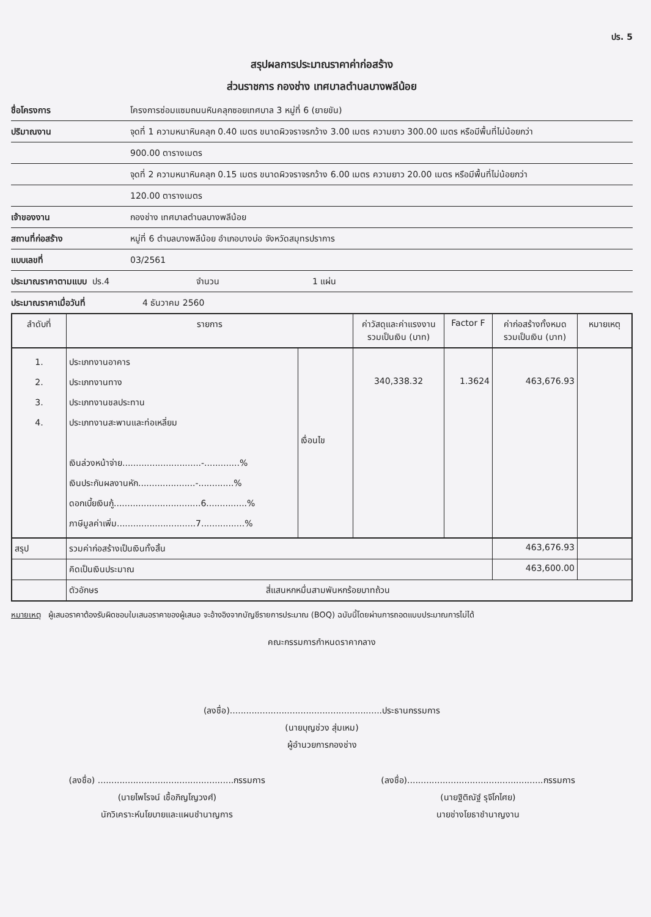ปร. 5
สรุปผลการประมาณราคาค่าก่อสร้าง
ส่วนราชการ กองช่าง เทศบาลตำบลบางพลีน้อย
ชื่อโครงการ โครงการซ่อมแซมถนนหินคลุกซอยเทศบาล 3 หมู่ที่ 6 (ยายขัน)
ปริมาณงาน จุดที่ 1 ความหนาหินคลุก 0.40 เมตร ขนาดผิวจราจรกว้าง 3.00 เมตร ความยาว 300.00 เมตร หรือมีพื้นที่ไม่น้อยกว่า
900.00 ตารางเมตร
จุดที่ 2 ความหนาหินคลุก 0.15 เมตร ขนาดผิวจราจรกว้าง 6.00 เมตร ความยาว 20.00 เมตร หรือมีพื้นที่ไม่น้อยกว่า
120.00 ตารางเมตร
เจ้าของงาน กองช่าง เทศบาลตำบลบางพลีน้อย
สถานที่ก่อสร้าง หมู่ที่ 6 ตำบลบางพลีน้อย อำเภอบางบ่อ จังหวัดสมุทรปราการ
แบบเลขที่ 03/2561
ประมาณราคาตามแบบ ปร.4 จำนวน 1 แผ่น
ประมาณราคาเมื่อวันที่ 4 ธันวาคม 2560
| ลำดับที่ | รายการ | | ค่าวัสดุและค่าแรงงาน รวมเป็นเงิน (บาท) | Factor F | ค่าก่อสร้างทั้งหมด รวมเป็นเงิน (บาท) | หมายเหตุ |
| --- | --- | --- | --- | --- | --- | --- |
| 1. 2. 3. 4. | ประเภทงานอาคาร ประเภทงานทาง ประเภทงานชลประทาน ประเภทงานสะพานและท่อเหลี่ยม เงินล่วงหน้าจ่าย.............................-.............% เงินประกันผลงานหัก.....................-.............% ดอกเบี้ยเงินกู้................................6...............% ภาษีมูลค่าเพิ่ม.............................7................% | เงื่อนไข | 340,338.32 | 1.3624 | 463,676.93 | |
| สรุป | รวมค่าก่อสร้างเป็นเงินทั้งสิ้น | | | | 463,676.93 | |
| | คิดเป็นเงินประมาณ | | | | 463,600.00 | |
| | ตัวอักษร สี่แสนหกหมื่นสามพันหกร้อยบาทถ้วน | | | | | |
หมายเหตุ ผู้เสนอราคาต้องรับผิดชอบใบเสนอราคาของผู้เสนอ จะอ้างอิงจากบัญชีรายการประมาณ (BOQ) ฉบับนี้โดยผ่านการถอดแบบประมาณการไม่ได้
คณะกรรมการกำหนดราคากลาง
(ลงชื่อ)........................................................ประธานกรรมการ
(นายบุญช่วง สุ่มเหม)
ผู้อำนวยการกองช่าง
(ลงชื่อ) ..................................................กรรมการ
(นายไพโรจน์ เชื้อภิญโญวงศ์)
นักวิเคราะห์นโยบายและแผนชำนาญการ
(ลงชื่อ)..................................................กรรมการ
(นายฐิติณัฐ์ รุจิโกไศย)
นายช่างโยธาชำนาญงาน